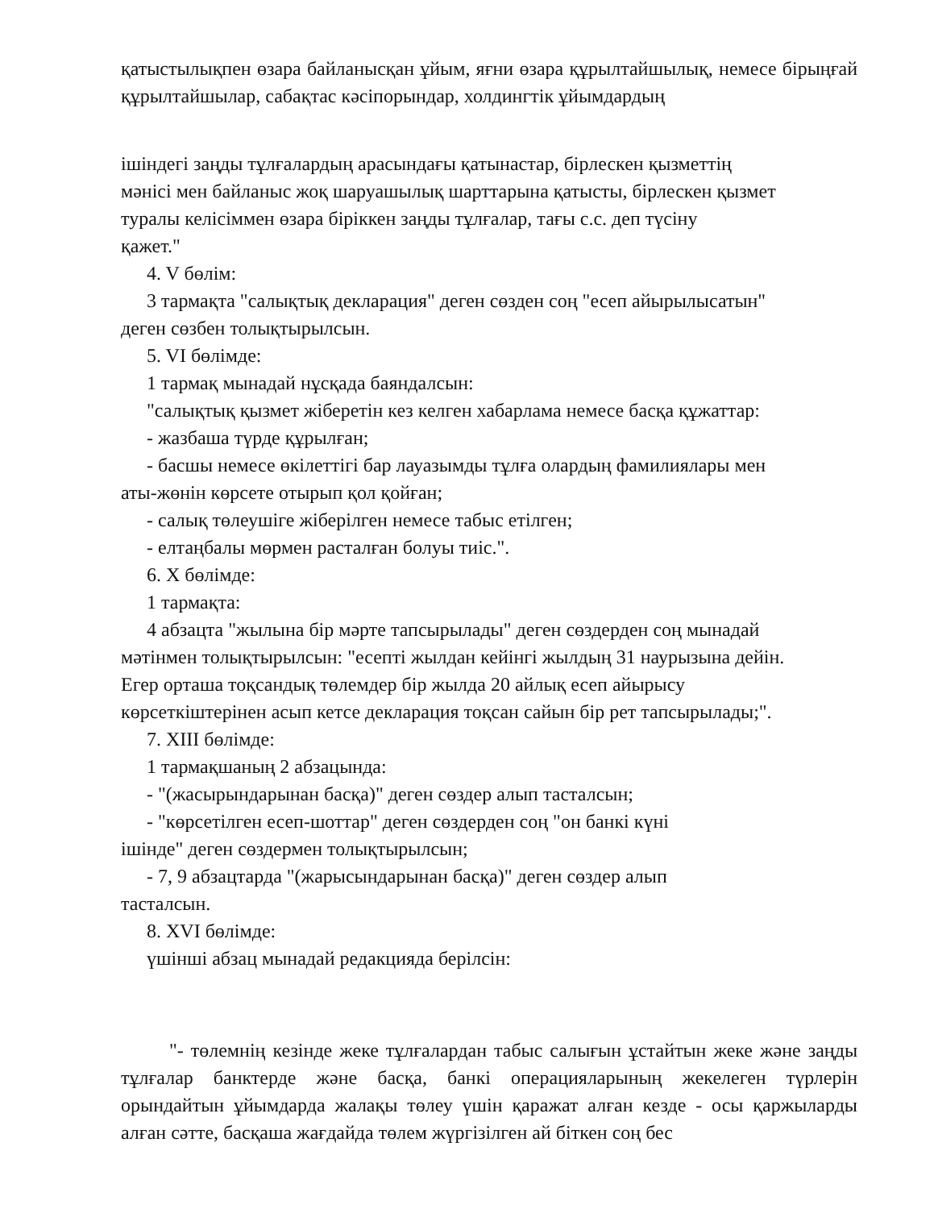қатыстылықпен өзара байланысқан ұйым, яғни өзара құрылтайшылық, немесе бірыңғай құрылтайшылар, сабақтас кәсіпорындар, холдингтік ұйымдардың
ішіндегі заңды тұлғалардың арасындағы қатынастар, бірлескен қызметтің
мәнісі мен байланыс жоқ шаруашылық шарттарына қатысты, бірлескен қызмет
туралы келісіммен өзара біріккен заңды тұлғалар, тағы с.с. деп түсіну
қажет."
4. V бөлім:
3 тармақта "салықтық декларация" деген сөзден соң "есеп айырылысатын"
деген сөзбен толықтырылсын.
5. VI бөлімде:
1 тармақ мынадай нұсқада баяндалсын:
"салықтық қызмет жіберетін кез келген хабарлама немесе басқа құжаттар:
- жазбаша түрде құрылған;
- басшы немесе өкілеттігі бар лауазымды тұлға олардың фамилиялары мен
аты-жөнін көрсете отырып қол қойған;
- салық төлеушіге жіберілген немесе табыс етілген;
- елтаңбалы мөрмен расталған болуы тиіс.".
6. X бөлімде:
1 тармақта:
4 абзацта "жылына бір мәрте тапсырылады" деген сөздерден соң мынадай
мәтінмен толықтырылсын: "есепті жылдан кейінгі жылдың 31 наурызына дейін.
Егер орташа тоқсандық төлемдер бір жылда 20 айлық есеп айырысу
көрсеткіштерінен асып кетсе декларация тоқсан сайын бір рет тапсырылады;".
7. XIII бөлімде:
1 тармақшаның 2 абзацында:
- "(жасырындарынан басқа)" деген сөздер алып тасталсын;
- "көрсетілген есеп-шоттар" деген сөздерден соң "он банкі күні
ішінде" деген сөздермен толықтырылсын;
- 7, 9 абзацтарда "(жарысындарынан басқа)" деген сөздер алып
тасталсын.
8. XVI бөлімде:
үшінші абзац мынадай редакцияда берілсін:
"- төлемнің кезінде жеке тұлғалардан табыс салығын ұстайтын жеке және заңды тұлғалар банктерде және басқа, банкі операцияларының жекелеген түрлерін орындайтын ұйымдарда жалақы төлеу үшін қаражат алған кезде - осы қаржыларды алған сәтте, басқаша жағдайда төлем жүргізілген ай біткен соң бес